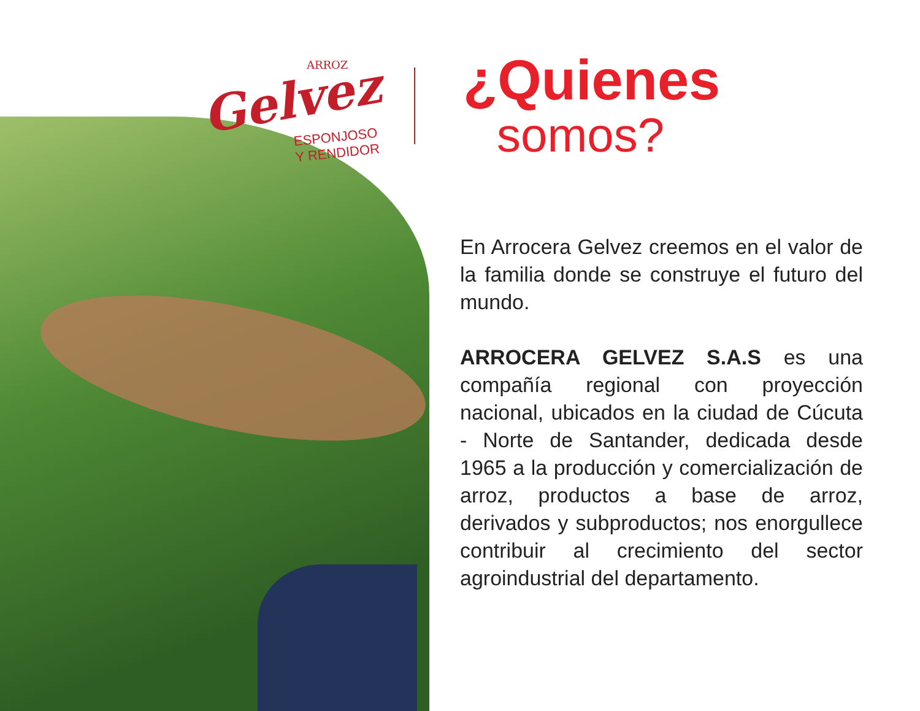ARROZ
Gelvez
ESPONJOSO
Y RENDIDOR
¿Quienes
somos?
En Arrocera Gelvez creemos en el valor de la familia donde se construye el futuro del mundo.
ARROCERA GELVEZ S.A.S es una compañía regional con proyección nacional, ubicados en la ciudad de Cúcuta - Norte de Santander, dedicada desde 1965 a la producción y comercialización de arroz, productos a base de arroz, derivados y subproductos; nos enorgullece contribuir al crecimiento del sector agroindustrial del departamento.